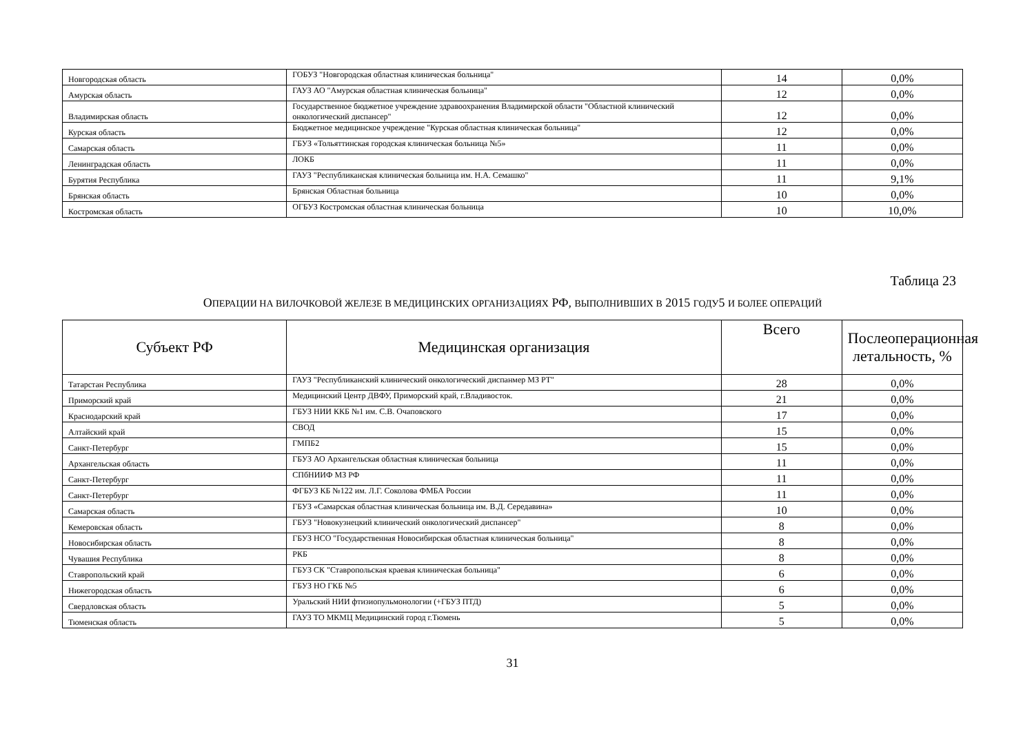| Новгородская область | ГОБУЗ "Новгородская областная клиническая больница" | 14 | 0,0% |
| Амурская область | ГАУЗ АО "Амурская областная клиническая больница" | 12 | 0,0% |
| Владимирская область | Государственное бюджетное учреждение здравоохранения Владимирской области "Областной клинический онкологический диспансер" | 12 | 0,0% |
| Курская область | Бюджетное медицинское учреждение "Курская областная клиническая больница" | 12 | 0,0% |
| Самарская область | ГБУЗ «Тольяттинская городская клиническая больница №5» | 11 | 0,0% |
| Ленинградская область | ЛОКБ | 11 | 0,0% |
| Бурятия Республика | ГАУЗ "Республиканская клиническая больница им. Н.А. Семашко" | 11 | 9,1% |
| Брянская область | Брянская Областная больница | 10 | 0,0% |
| Костромская область | ОГБУЗ Костромская областная клиническая больница | 10 | 10,0% |
Таблица 23
ОПЕРАЦИИ НА ВИЛОЧКОВОЙ ЖЕЛЕЗЕ В МЕДИЦИНСКИХ ОРГАНИЗАЦИЯХ РФ, ВЫПОЛНИВШИХ В 2015 ГОДУ5 И БОЛЕЕ ОПЕРАЦИЙ
| Субъект РФ | Медицинская организация | Всего | Послеоперационная летальность, % |
| --- | --- | --- | --- |
| Татарстан Республика | ГАУЗ "Республиканский клинический онкологический диспанмер МЗ РТ" | 28 | 0,0% |
| Приморский край | Медицинский Центр ДВФУ, Приморский край, г.Владивосток. | 21 | 0,0% |
| Краснодарский край | ГБУЗ НИИ ККБ №1 им. С.В. Очаповского | 17 | 0,0% |
| Алтайский край | СВОД | 15 | 0,0% |
| Санкт-Петербург | ГМПБ2 | 15 | 0,0% |
| Архангельская область | ГБУЗ АО Архангельская областная клиническая больница | 11 | 0,0% |
| Санкт-Петербург | СПбНИИФ МЗ РФ | 11 | 0,0% |
| Санкт-Петербург | ФГБУЗ КБ №122 им. Л.Г. Соколова ФМБА России | 11 | 0,0% |
| Самарская область | ГБУЗ «Самарская областная клиническая больница им. В.Д. Середавина» | 10 | 0,0% |
| Кемеровская область | ГБУЗ "Новокузнецкий клинический онкологический диспансер" | 8 | 0,0% |
| Новосибирская область | ГБУЗ НСО "Государственная Новосибирская областная клиническая больница" | 8 | 0,0% |
| Чувашия Республика | РКБ | 8 | 0,0% |
| Ставропольский край | ГБУЗ СК "Ставропольская краевая клиническая больница" | 6 | 0,0% |
| Нижегородская область | ГБУЗ НО ГКБ №5 | 6 | 0,0% |
| Свердловская область | Уральский НИИ фтизиопульмонологии (+ГБУЗ ПТД) | 5 | 0,0% |
| Тюменская область | ГАУЗ ТО МКМЦ Медицинский город г.Тюмень | 5 | 0,0% |
31